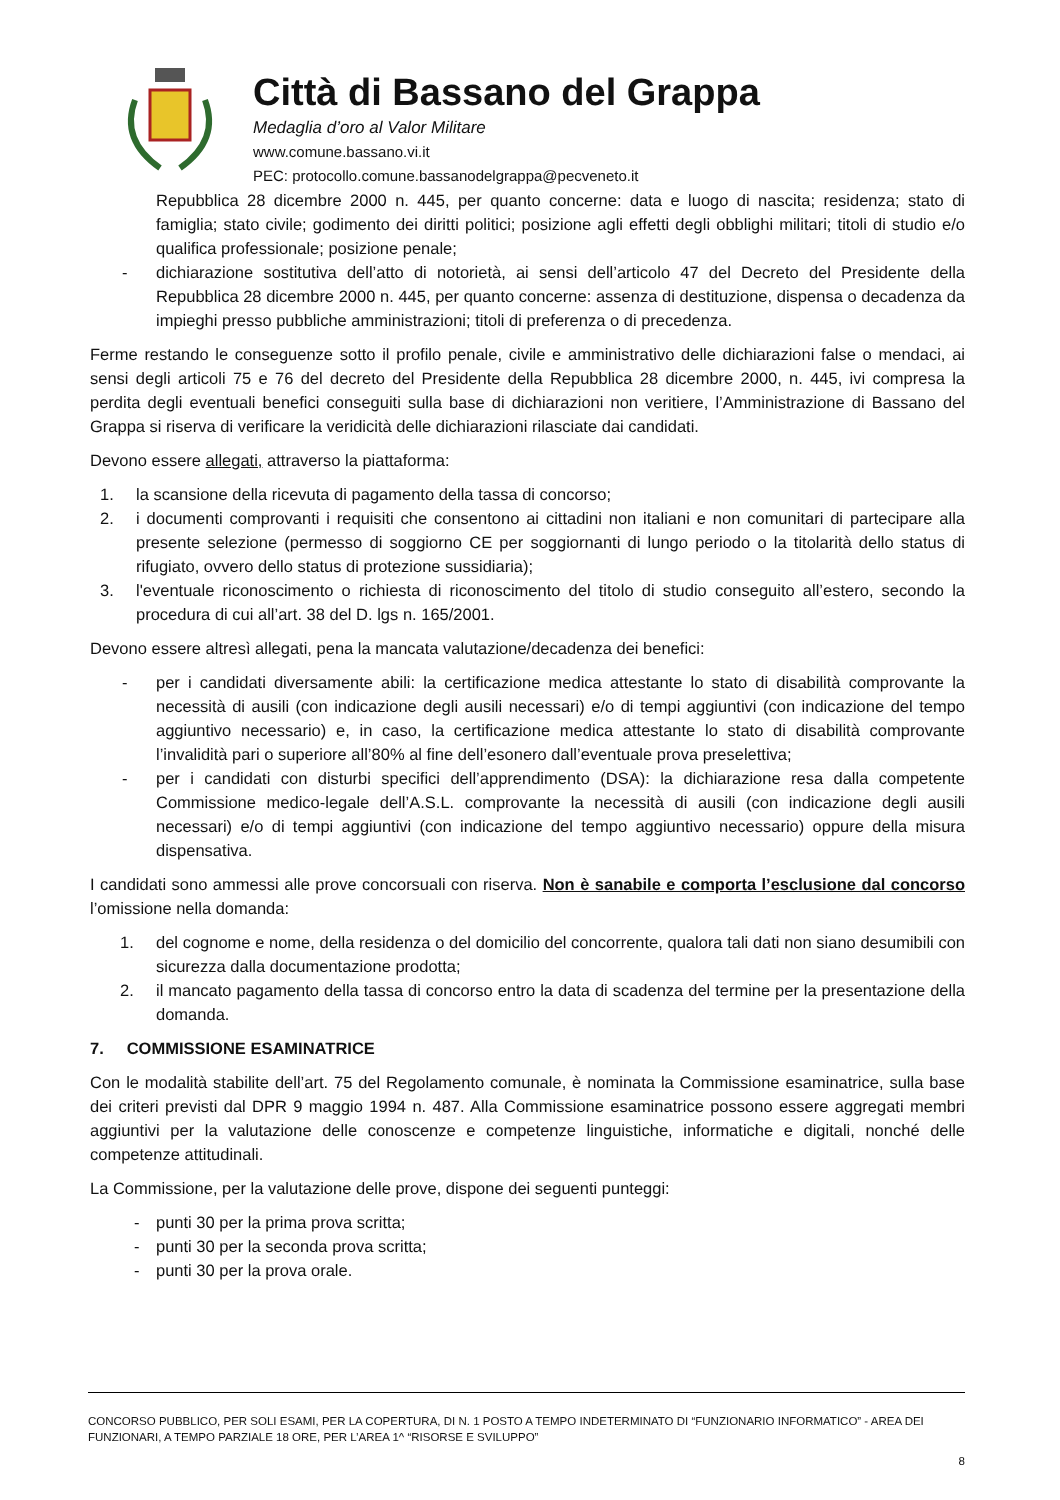Città di Bassano del Grappa
Medaglia d’oro al Valor Militare
www.comune.bassano.vi.it
PEC: protocollo.comune.bassanodelgrappa@pecveneto.it
Repubblica 28 dicembre 2000 n. 445, per quanto concerne: data e luogo di nascita; residenza; stato di famiglia; stato civile; godimento dei diritti politici; posizione agli effetti degli obblighi militari; titoli di studio e/o qualifica professionale; posizione penale;
- dichiarazione sostitutiva dell’atto di notorietà, ai sensi dell’articolo 47 del Decreto del Presidente della Repubblica 28 dicembre 2000 n. 445, per quanto concerne: assenza di destituzione, dispensa o decadenza da impieghi presso pubbliche amministrazioni; titoli di preferenza o di precedenza.
Ferme restando le conseguenze sotto il profilo penale, civile e amministrativo delle dichiarazioni false o mendaci, ai sensi degli articoli 75 e 76 del decreto del Presidente della Repubblica 28 dicembre 2000, n. 445, ivi compresa la perdita degli eventuali benefici conseguiti sulla base di dichiarazioni non veritiere, l’Amministrazione di Bassano del Grappa si riserva di verificare la veridicità delle dichiarazioni rilasciate dai candidati.
Devono essere allegati, attraverso la piattaforma:
1. la scansione della ricevuta di pagamento della tassa di concorso;
2. i documenti comprovanti i requisiti che consentono ai cittadini non italiani e non comunitari di partecipare alla presente selezione (permesso di soggiorno CE per soggiornanti di lungo periodo o la titolarità dello status di rifugiato, ovvero dello status di protezione sussidiaria);
3. l'eventuale riconoscimento o richiesta di riconoscimento del titolo di studio conseguito all’estero, secondo la procedura di cui all’art. 38 del D. lgs n. 165/2001.
Devono essere altresì allegati, pena la mancata valutazione/decadenza dei benefici:
- per i candidati diversamente abili: la certificazione medica attestante lo stato di disabilità comprovante la necessità di ausili (con indicazione degli ausili necessari) e/o di tempi aggiuntivi (con indicazione del tempo aggiuntivo necessario) e, in caso, la certificazione medica attestante lo stato di disabilità comprovante l’invalidità pari o superiore all’80% al fine dell’esonero dall’eventuale prova preselettiva;
- per i candidati con disturbi specifici dell’apprendimento (DSA): la dichiarazione resa dalla competente Commissione medico-legale dell’A.S.L. comprovante la necessità di ausili (con indicazione degli ausili necessari) e/o di tempi aggiuntivi (con indicazione del tempo aggiuntivo necessario) oppure della misura dispensativa.
I candidati sono ammessi alle prove concorsuali con riserva. Non è sanabile e comporta l’esclusione dal concorso l’omissione nella domanda:
1. del cognome e nome, della residenza o del domicilio del concorrente, qualora tali dati non siano desumibili con sicurezza dalla documentazione prodotta;
2. il mancato pagamento della tassa di concorso entro la data di scadenza del termine per la presentazione della domanda.
7. COMMISSIONE ESAMINATRICE
Con le modalità stabilite dell’art. 75 del Regolamento comunale, è nominata la Commissione esaminatrice, sulla base dei criteri previsti dal DPR 9 maggio 1994 n. 487. Alla Commissione esaminatrice possono essere aggregati membri aggiuntivi per la valutazione delle conoscenze e competenze linguistiche, informatiche e digitali, nonché delle competenze attitudinali.
La Commissione, per la valutazione delle prove, dispone dei seguenti punteggi:
- punti 30 per la prima prova scritta;
- punti 30 per la seconda prova scritta;
- punti 30 per la prova orale.
CONCORSO PUBBLICO, PER SOLI ESAMI, PER LA COPERTURA, DI N. 1 POSTO A TEMPO INDETERMINATO DI “FUNZIONARIO INFORMATICO” - AREA DEI FUNZIONARI, A TEMPO PARZIALE 18 ORE, PER L’AREA 1^ “RISORSE E SVILUPPO”
8